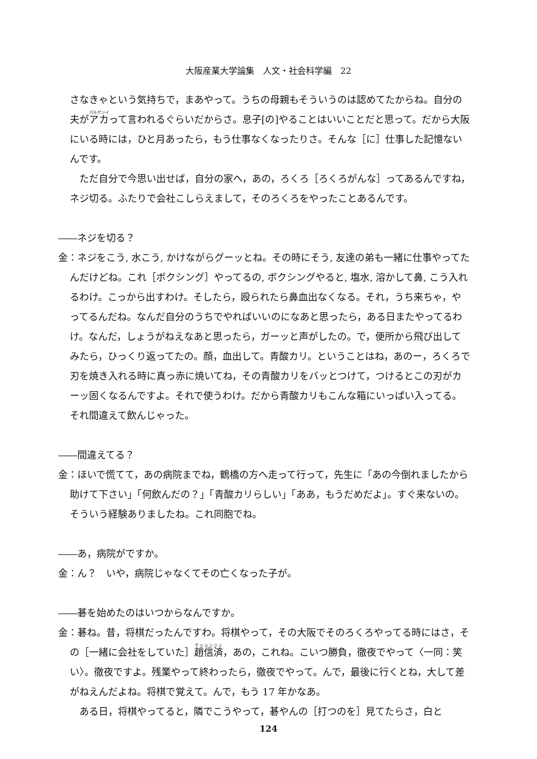大阪産業大学論集　人文・社会科学編　22
さなきゃという気持ちで，まあやって。うちの母親もそういうのは認めてたからね。自分の夫がアカって言われるぐらいだからさ。息子[の]やることはいいことだと思って。だから大阪にいる時には，ひと月あったら，もう仕事なくなったりさ。そんな［に］仕事した記憶ないんです。
　ただ自分で今思い出せば，自分の家へ，あの，ろくろ［ろくろがんな］ってあるんですね，ネジ切る。ふたりで会社こしらえまして，そのろくろをやったことあるんです。
――ネジを切る？
金：ネジをこう, 水こう, かけながらグーッとね。その時にそう, 友達の弟も一緒に仕事やってたんだけどね。これ［ボクシング］やってるの, ボクシングやると, 塩水, 溶かして鼻, こう入れるわけ。こっから出すわけ。そしたら，殴られたら鼻血出なくなる。それ，うち来ちゃ，やってるんだね。なんだ自分のうちでやればいいのになあと思ったら，ある日またやってるわけ。なんだ，しょうがねえなあと思ったら，ガーッと声がしたの。で，便所から飛び出してみたら，ひっくり返ってたの。顔，血出して。青酸カリ。ということはね，あのー，ろくろで刃を焼き入れる時に真っ赤に焼いてね，その青酸カリをバッとつけて，つけるとこの刃がカーッ固くなるんですよ。それで使うわけ。だから青酸カリもこんな箱にいっぱい入ってる。それ間違えて飲んじゃった。
――間違えてる？
金：ほいで慌てて，あの病院までね，鶴橋の方へ走って行って，先生に「あの今倒れましたから助けて下さい」「何飲んだの？」「青酸カリらしい」「ああ，もうだめだよ」。すぐ来ないの。そういう経験ありましたね。これ同胞でね。
――あ，病院がですか。
金：ん？　いや，病院じゃなくてその亡くなった子が。
――碁を始めたのはいつからなんですか。
金：碁ね。昔，将棋だったんですわ。将棋やって，その大阪でそのろくろやってる時にはさ，その［一緒に会社をしていた］趙信済，あの，これね。こいつ勝負，徹夜でやって〈一同：笑い〉。徹夜ですよ。残業やって終わったら，徹夜でやって。んで，最後に行くとね，大して差がねえんだよね。将棋で覚えて。んで，もう 17 年かなあ。
　ある日，将棋やってると，隣でこうやって，碁やんの［打つのを］見てたらさ，白と
124